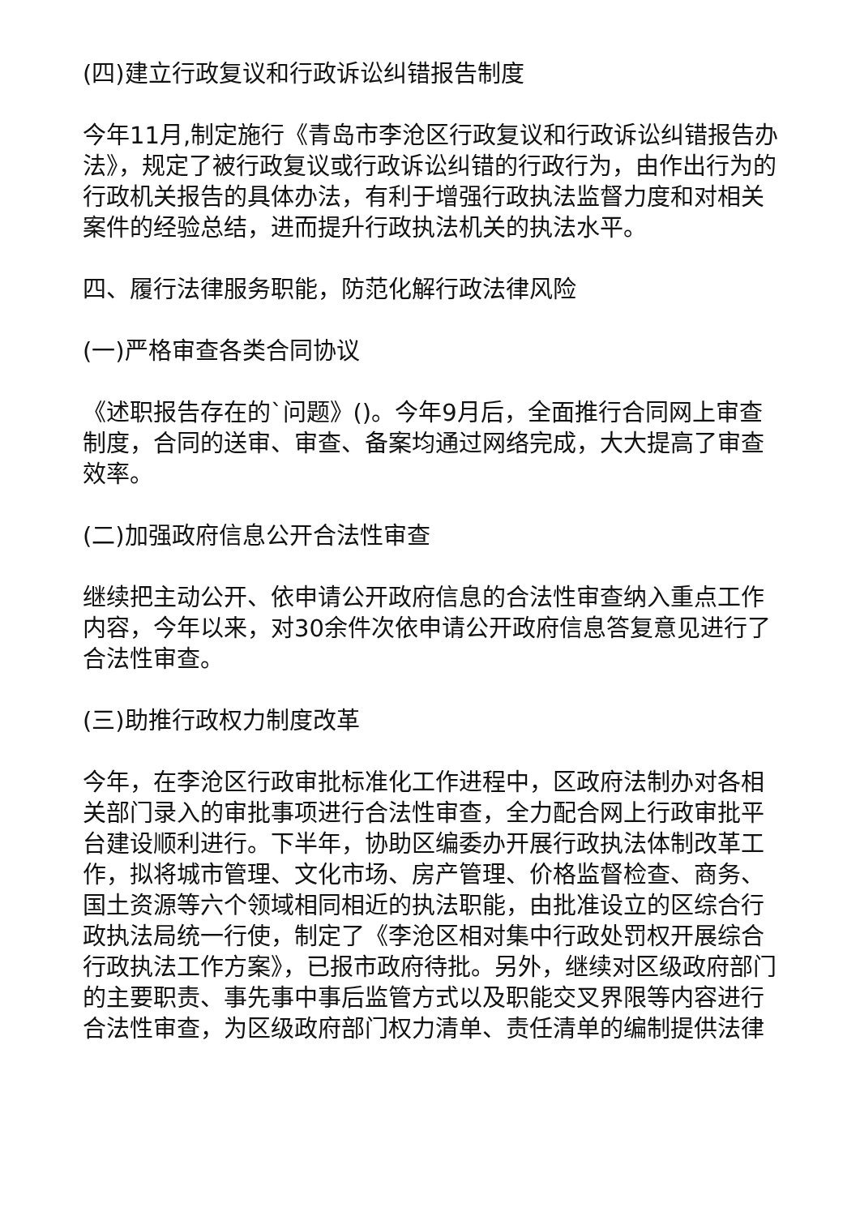(四)建立行政复议和行政诉讼纠错报告制度
今年11月,制定施行《青岛市李沧区行政复议和行政诉讼纠错报告办法》，规定了被行政复议或行政诉讼纠错的行政行为，由作出行为的行政机关报告的具体办法，有利于增强行政执法监督力度和对相关案件的经验总结，进而提升行政执法机关的执法水平。
四、履行法律服务职能，防范化解行政法律风险
(一)严格审查各类合同协议
《述职报告存在的`问题》()。今年9月后，全面推行合同网上审查制度，合同的送审、审查、备案均通过网络完成，大大提高了审查效率。
(二)加强政府信息公开合法性审查
继续把主动公开、依申请公开政府信息的合法性审查纳入重点工作内容，今年以来，对30余件次依申请公开政府信息答复意见进行了合法性审查。
(三)助推行政权力制度改革
今年，在李沧区行政审批标准化工作进程中，区政府法制办对各相关部门录入的审批事项进行合法性审查，全力配合网上行政审批平台建设顺利进行。下半年，协助区编委办开展行政执法体制改革工作，拟将城市管理、文化市场、房产管理、价格监督检查、商务、国土资源等六个领域相同相近的执法职能，由批准设立的区综合行政执法局统一行使，制定了《李沧区相对集中行政处罚权开展综合行政执法工作方案》，已报市政府待批。另外，继续对区级政府部门的主要职责、事先事中事后监管方式以及职能交叉界限等内容进行合法性审查，为区级政府部门权力清单、责任清单的编制提供法律